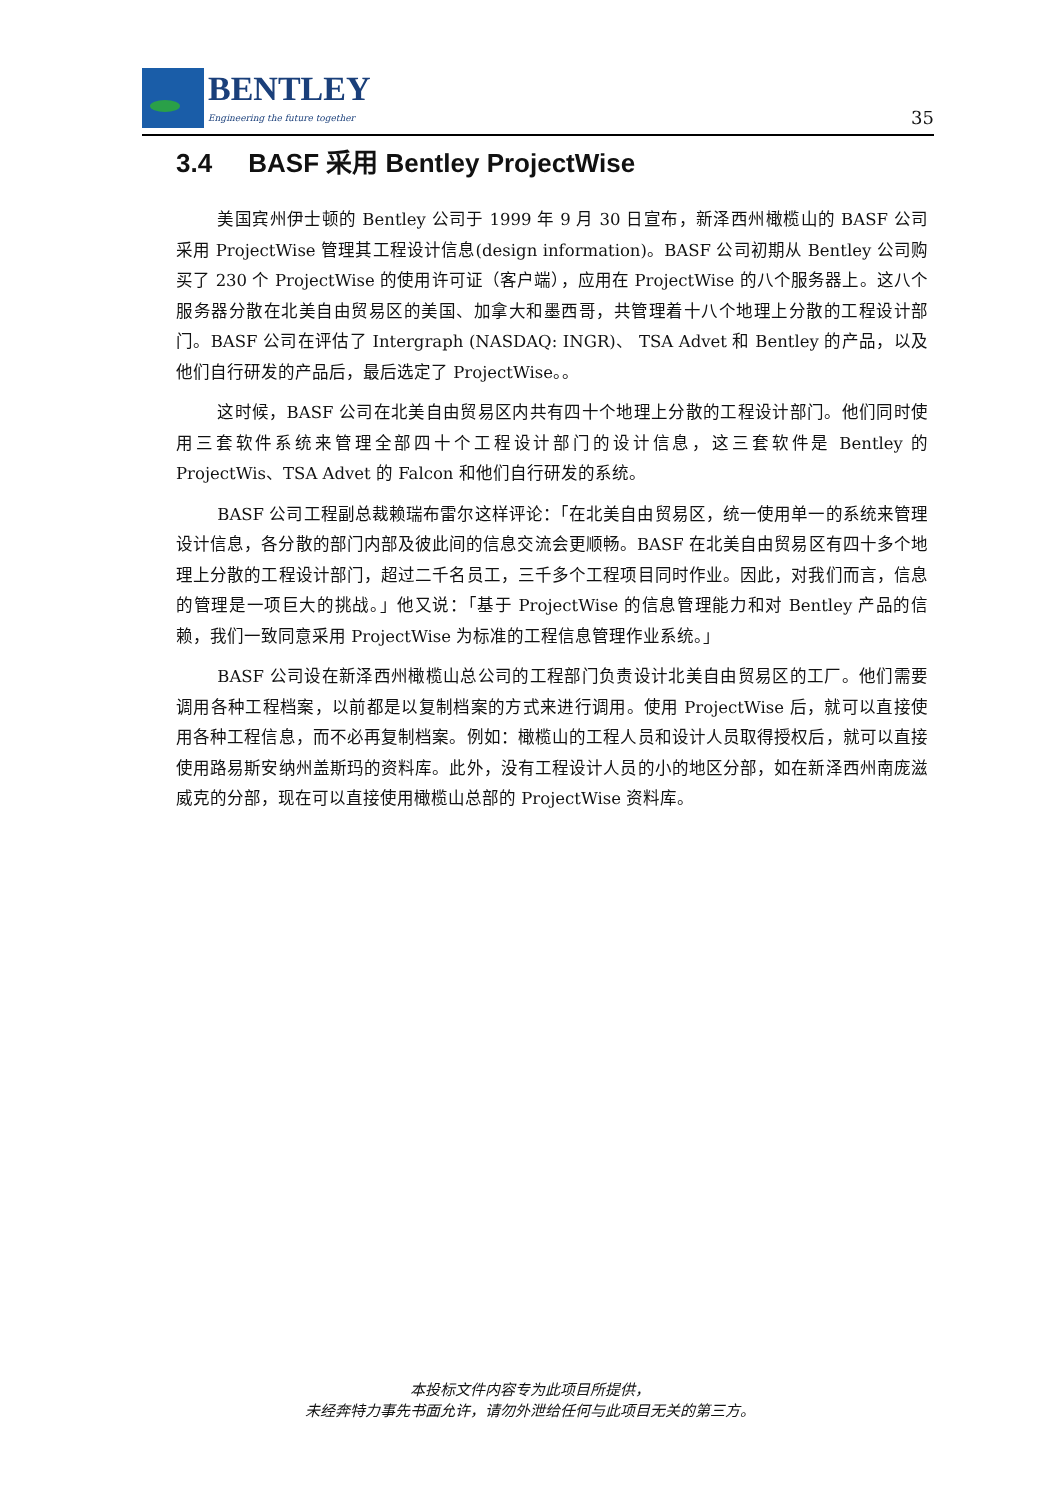BENTLEY
Engineering the future together
35
3.4 BASF 采用 Bentley ProjectWise
美国宾州伊士顿的 Bentley 公司于 1999 年 9 月 30 日宣布，新泽西州橄榄山的 BASF 公司采用 ProjectWise 管理其工程设计信息(design information)。BASF 公司初期从 Bentley 公司购买了 230 个 ProjectWise 的使用许可证（客户端），应用在 ProjectWise 的八个服务器上。这八个服务器分散在北美自由贸易区的美国、加拿大和墨西哥，共管理着十八个地理上分散的工程设计部门。BASF 公司在评估了 Intergraph (NASDAQ: INGR)、 TSA Advet 和 Bentley 的产品，以及他们自行研发的产品后，最后选定了 ProjectWise。。
这时候，BASF 公司在北美自由贸易区内共有四十个地理上分散的工程设计部门。他们同时使用三套软件系统来管理全部四十个工程设计部门的设计信息，这三套软件是 Bentley 的 ProjectWis、TSA Advet 的 Falcon 和他们自行研发的系统。
BASF 公司工程副总裁赖瑞布雷尔这样评论：「在北美自由贸易区，统一使用单一的系统来管理设计信息，各分散的部门内部及彼此间的信息交流会更顺畅。BASF 在北美自由贸易区有四十多个地理上分散的工程设计部门，超过二千名员工，三千多个工程项目同时作业。因此，对我们而言，信息的管理是一项巨大的挑战。」他又说：「基于 ProjectWise 的信息管理能力和对 Bentley 产品的信赖，我们一致同意采用 ProjectWise 为标准的工程信息管理作业系统。」
BASF 公司设在新泽西州橄榄山总公司的工程部门负责设计北美自由贸易区的工厂。他们需要调用各种工程档案，以前都是以复制档案的方式来进行调用。使用 ProjectWise 后，就可以直接使用各种工程信息，而不必再复制档案。例如：橄榄山的工程人员和设计人员取得授权后，就可以直接使用路易斯安纳州盖斯玛的资料库。此外，没有工程设计人员的小的地区分部，如在新泽西州南庞滋威克的分部，现在可以直接使用橄榄山总部的 ProjectWise 资料库。
本投标文件内容专为此项目所提供，
未经奔特力事先书面允许，请勿外泄给任何与此项目无关的第三方。